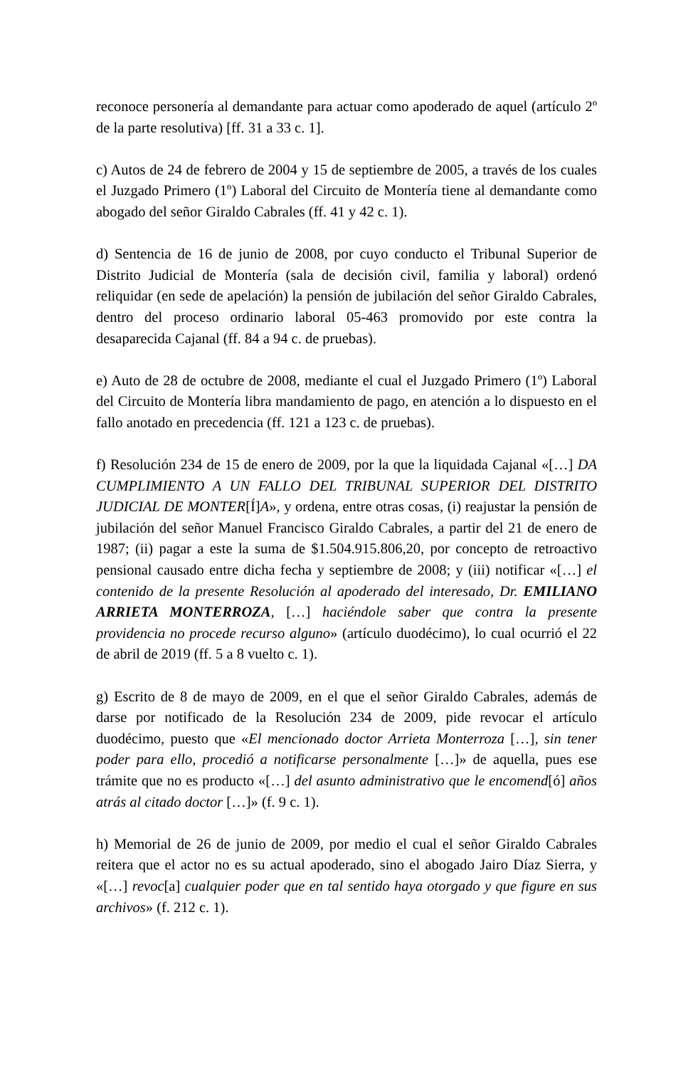reconoce personería al demandante para actuar como apoderado de aquel (artículo 2º de la parte resolutiva) [ff. 31 a 33 c. 1].
c) Autos de 24 de febrero de 2004 y 15 de septiembre de 2005, a través de los cuales el Juzgado Primero (1º) Laboral del Circuito de Montería tiene al demandante como abogado del señor Giraldo Cabrales (ff. 41 y 42 c. 1).
d) Sentencia de 16 de junio de 2008, por cuyo conducto el Tribunal Superior de Distrito Judicial de Montería (sala de decisión civil, familia y laboral) ordenó reliquidar (en sede de apelación) la pensión de jubilación del señor Giraldo Cabrales, dentro del proceso ordinario laboral 05-463 promovido por este contra la desaparecida Cajanal (ff. 84 a 94 c. de pruebas).
e) Auto de 28 de octubre de 2008, mediante el cual el Juzgado Primero (1º) Laboral del Circuito de Montería libra mandamiento de pago, en atención a lo dispuesto en el fallo anotado en precedencia (ff. 121 a 123 c. de pruebas).
f) Resolución 234 de 15 de enero de 2009, por la que la liquidada Cajanal «[…] DA CUMPLIMIENTO A UN FALLO DEL TRIBUNAL SUPERIOR DEL DISTRITO JUDICIAL DE MONTER[Í]A», y ordena, entre otras cosas, (i) reajustar la pensión de jubilación del señor Manuel Francisco Giraldo Cabrales, a partir del 21 de enero de 1987; (ii) pagar a este la suma de $1.504.915.806,20, por concepto de retroactivo pensional causado entre dicha fecha y septiembre de 2008; y (iii) notificar «[…] el contenido de la presente Resolución al apoderado del interesado, Dr. EMILIANO ARRIETA MONTERROZA, […] haciéndole saber que contra la presente providencia no procede recurso alguno» (artículo duodécimo), lo cual ocurrió el 22 de abril de 2019 (ff. 5 a 8 vuelto c. 1).
g) Escrito de 8 de mayo de 2009, en el que el señor Giraldo Cabrales, además de darse por notificado de la Resolución 234 de 2009, pide revocar el artículo duodécimo, puesto que «El mencionado doctor Arrieta Monterroza […], sin tener poder para ello, procedió a notificarse personalmente […]» de aquella, pues ese trámite que no es producto «[…] del asunto administrativo que le encomend[ó] años atrás al citado doctor […]» (f. 9 c. 1).
h) Memorial de 26 de junio de 2009, por medio el cual el señor Giraldo Cabrales reitera que el actor no es su actual apoderado, sino el abogado Jairo Díaz Sierra, y «[…] revoc[a] cualquier poder que en tal sentido haya otorgado y que figure en sus archivos» (f. 212 c. 1).